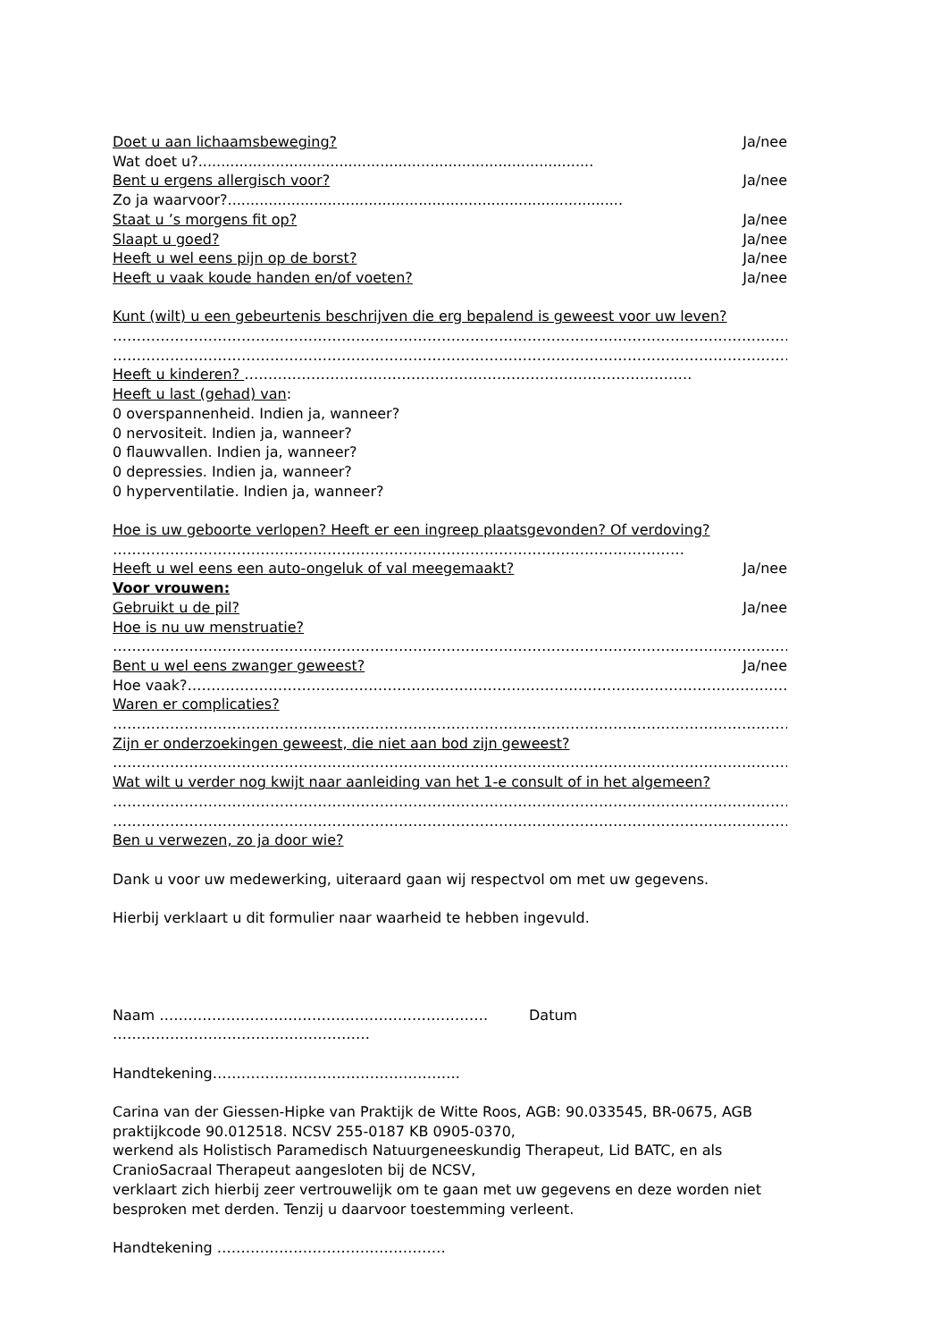Doet u aan lichaamsbeweging? Ja/nee
Wat doet u?.......................................................................................
Bent u ergens allergisch voor? Ja/nee
Zo ja waarvoor?.......................................................................................
Staat u ’s morgens fit op? Ja/nee
Slaapt u goed? Ja/nee
Heeft u wel eens pijn op de borst? Ja/nee
Heeft u vaak koude handen en/of voeten? Ja/nee
Kunt (wilt) u een gebeurtenis beschrijven die erg bepalend is geweest voor uw leven?
……………………………………………………………………………………………………………………………………
……………………………………………………………………………………………………………………………………
Heeft u kinderen? ………………………………………………………………………………….
Heeft u last (gehad) van:
0 overspannenheid. Indien ja, wanneer?
0 nervositeit. Indien ja, wanneer?
0 flauwvallen. Indien ja, wanneer?
0 depressies. Indien ja, wanneer?
0 hyperventilatie. Indien ja, wanneer?
Hoe is uw geboorte verlopen? Heeft er een ingreep plaatsgevonden? Of verdoving?
…………………………………………………………………………………………………………
Heeft u wel eens een auto-ongeluk of val meegemaakt? Ja/nee
Voor vrouwen:
Gebruikt u de pil? Ja/nee
Hoe is nu uw menstruatie?
……………………………………………………………………………………………………………………………………
Bent u wel eens zwanger geweest? Ja/nee
Hoe vaak?…………………………………………………………………………………………………………………………
Waren er complicaties?
…………………………………………………………………………………………………………………………………
Zijn er onderzoekingen geweest, die niet aan bod zijn geweest?
…………………………………………………………………………………………………………………………………
Wat wilt u verder nog kwijt naar aanleiding van het 1-e consult of in het algemeen?
…………………………………………………………………………………………………………………………………
…………………………………………………………………………………………………………………………………
Ben u verwezen, zo ja door wie?
Dank u voor uw medewerking, uiteraard gaan wij respectvol om met uw gegevens.
Hierbij verklaart u dit formulier naar waarheid te hebben ingevuld.
Naam …………………………………………………………… Datum ………………………………………………
Handtekening…………………………………………….
Carina van der Giessen-Hipke van Praktijk de Witte Roos, AGB: 90.033545, BR-0675, AGB praktijkcode 90.012518. NCSV 255-0187 KB 0905-0370,
werkend als Holistisch Paramedisch Natuurgeneeskundig Therapeut, Lid BATC, en als CranioSacraal Therapeut aangesloten bij de NCSV,
verklaart zich hierbij zeer vertrouwelijk om te gaan met uw gegevens en deze worden niet besproken met derden. Tenzij u daarvoor toestemming verleent.
Handtekening …………………………………………